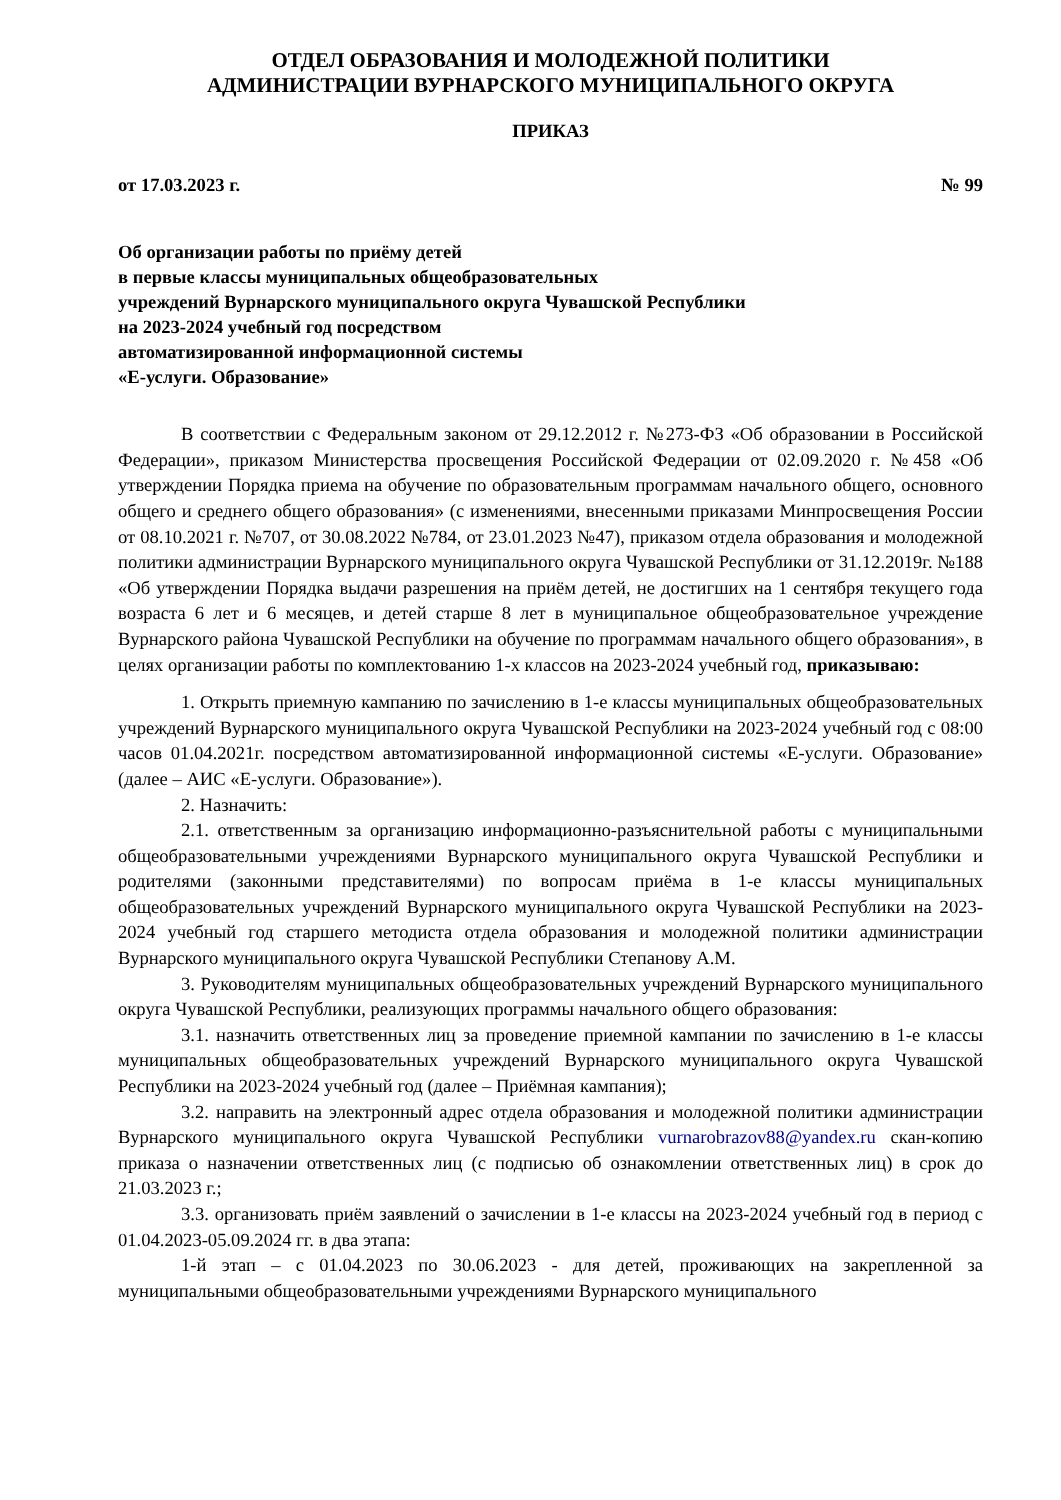ОТДЕЛ ОБРАЗОВАНИЯ И МОЛОДЕЖНОЙ ПОЛИТИКИ
АДМИНИСТРАЦИИ ВУРНАРСКОГО МУНИЦИПАЛЬНОГО ОКРУГА
ПРИКАЗ
от 17.03.2023 г. № 99
Об организации работы по приёму детей
в первые классы муниципальных общеобразовательных
учреждений Вурнарского муниципального округа Чувашской Республики
на 2023-2024 учебный год посредством
автоматизированной информационной системы
«Е-услуги. Образование»
В соответствии с Федеральным законом от 29.12.2012 г. №273-ФЗ «Об образовании в Российской Федерации», приказом Министерства просвещения Российской Федерации от 02.09.2020 г. №458 «Об утверждении Порядка приема на обучение по образовательным программам начального общего, основного общего и среднего общего образования» (с изменениями, внесенными приказами Минпросвещения России от 08.10.2021 г. №707, от 30.08.2022 №784, от 23.01.2023 №47), приказом отдела образования и молодежной политики администрации Вурнарского муниципального округа Чувашской Республики от 31.12.2019г. №188 «Об утверждении Порядка выдачи разрешения на приём детей, не достигших на 1 сентября текущего года возраста 6 лет и 6 месяцев, и детей старше 8 лет в муниципальное общеобразовательное учреждение Вурнарского района Чувашской Республики на обучение по программам начального общего образования», в целях организации работы по комплектованию 1-х классов на 2023-2024 учебный год, приказываю:
1. Открыть приемную кампанию по зачислению в 1-е классы муниципальных общеобразовательных учреждений Вурнарского муниципального округа Чувашской Республики на 2023-2024 учебный год с 08:00 часов 01.04.2021г. посредством автоматизированной информационной системы «Е-услуги. Образование» (далее – АИС «Е-услуги. Образование»).
2. Назначить:
2.1. ответственным за организацию информационно-разъяснительной работы с муниципальными общеобразовательными учреждениями Вурнарского муниципального округа Чувашской Республики и родителями (законными представителями) по вопросам приёма в 1-е классы муниципальных общеобразовательных учреждений Вурнарского муниципального округа Чувашской Республики на 2023-2024 учебный год старшего методиста отдела образования и молодежной политики администрации Вурнарского муниципального округа Чувашской Республики Степанову А.М.
3. Руководителям муниципальных общеобразовательных учреждений Вурнарского муниципального округа Чувашской Республики, реализующих программы начального общего образования:
3.1. назначить ответственных лиц за проведение приемной кампании по зачислению в 1-е классы муниципальных общеобразовательных учреждений Вурнарского муниципального округа Чувашской Республики на 2023-2024 учебный год (далее – Приёмная кампания);
3.2. направить на электронный адрес отдела образования и молодежной политики администрации Вурнарского муниципального округа Чувашской Республики vurnarobrazov88@yandex.ru скан-копию приказа о назначении ответственных лиц (с подписью об ознакомлении ответственных лиц) в срок до 21.03.2023 г.;
3.3. организовать приём заявлений о зачислении в 1-е классы на 2023-2024 учебный год в период с 01.04.2023-05.09.2024 гг. в два этапа:
1-й этап – с 01.04.2023 по 30.06.2023 - для детей, проживающих на закрепленной за муниципальными общеобразовательными учреждениями Вурнарского муниципального